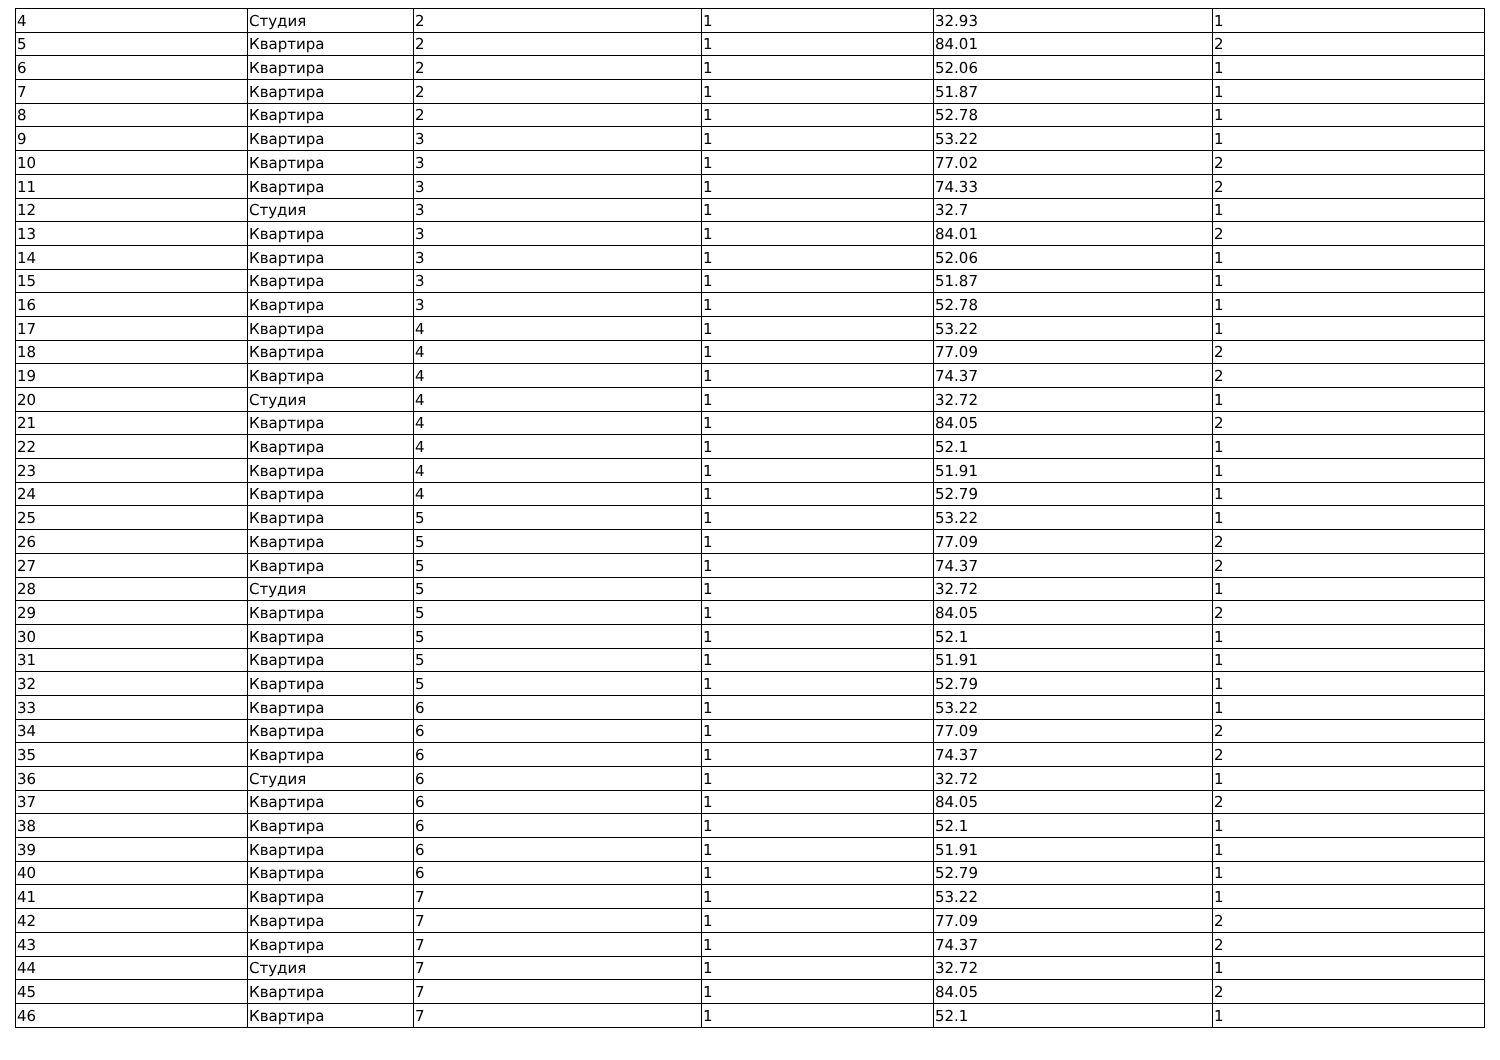| 4 | Студия | 2 | 1 | 32.93 | 1 |
| 5 | Квартира | 2 | 1 | 84.01 | 2 |
| 6 | Квартира | 2 | 1 | 52.06 | 1 |
| 7 | Квартира | 2 | 1 | 51.87 | 1 |
| 8 | Квартира | 2 | 1 | 52.78 | 1 |
| 9 | Квартира | 3 | 1 | 53.22 | 1 |
| 10 | Квартира | 3 | 1 | 77.02 | 2 |
| 11 | Квартира | 3 | 1 | 74.33 | 2 |
| 12 | Студия | 3 | 1 | 32.7 | 1 |
| 13 | Квартира | 3 | 1 | 84.01 | 2 |
| 14 | Квартира | 3 | 1 | 52.06 | 1 |
| 15 | Квартира | 3 | 1 | 51.87 | 1 |
| 16 | Квартира | 3 | 1 | 52.78 | 1 |
| 17 | Квартира | 4 | 1 | 53.22 | 1 |
| 18 | Квартира | 4 | 1 | 77.09 | 2 |
| 19 | Квартира | 4 | 1 | 74.37 | 2 |
| 20 | Студия | 4 | 1 | 32.72 | 1 |
| 21 | Квартира | 4 | 1 | 84.05 | 2 |
| 22 | Квартира | 4 | 1 | 52.1 | 1 |
| 23 | Квартира | 4 | 1 | 51.91 | 1 |
| 24 | Квартира | 4 | 1 | 52.79 | 1 |
| 25 | Квартира | 5 | 1 | 53.22 | 1 |
| 26 | Квартира | 5 | 1 | 77.09 | 2 |
| 27 | Квартира | 5 | 1 | 74.37 | 2 |
| 28 | Студия | 5 | 1 | 32.72 | 1 |
| 29 | Квартира | 5 | 1 | 84.05 | 2 |
| 30 | Квартира | 5 | 1 | 52.1 | 1 |
| 31 | Квартира | 5 | 1 | 51.91 | 1 |
| 32 | Квартира | 5 | 1 | 52.79 | 1 |
| 33 | Квартира | 6 | 1 | 53.22 | 1 |
| 34 | Квартира | 6 | 1 | 77.09 | 2 |
| 35 | Квартира | 6 | 1 | 74.37 | 2 |
| 36 | Студия | 6 | 1 | 32.72 | 1 |
| 37 | Квартира | 6 | 1 | 84.05 | 2 |
| 38 | Квартира | 6 | 1 | 52.1 | 1 |
| 39 | Квартира | 6 | 1 | 51.91 | 1 |
| 40 | Квартира | 6 | 1 | 52.79 | 1 |
| 41 | Квартира | 7 | 1 | 53.22 | 1 |
| 42 | Квартира | 7 | 1 | 77.09 | 2 |
| 43 | Квартира | 7 | 1 | 74.37 | 2 |
| 44 | Студия | 7 | 1 | 32.72 | 1 |
| 45 | Квартира | 7 | 1 | 84.05 | 2 |
| 46 | Квартира | 7 | 1 | 52.1 | 1 |